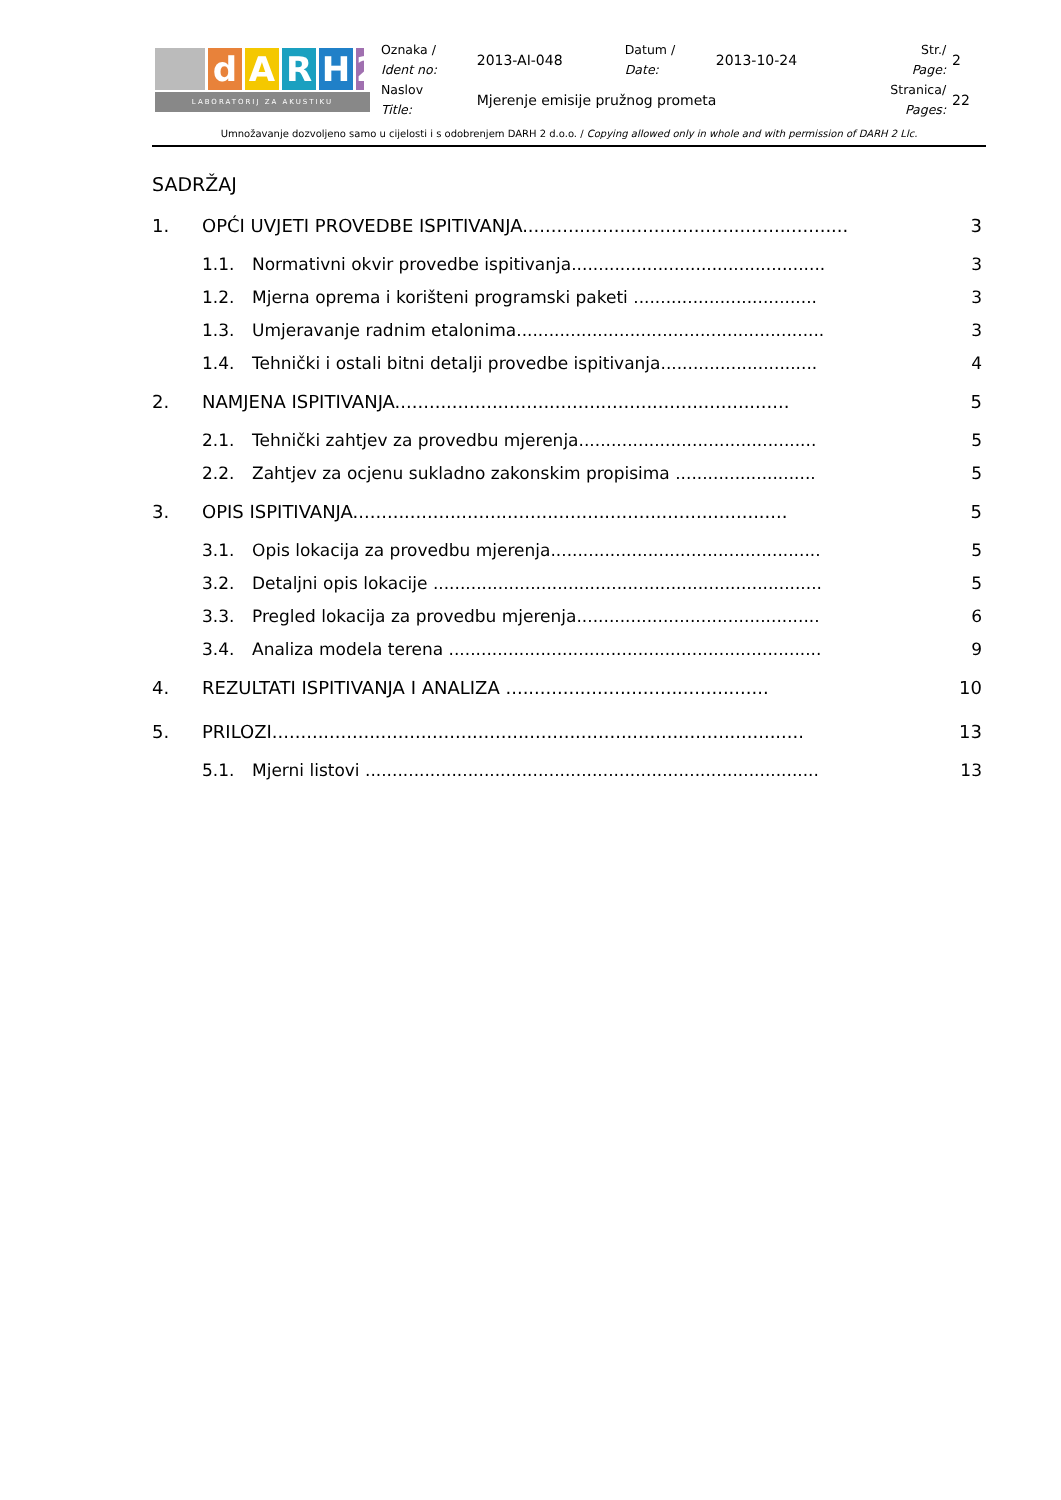| d A R H 2 LABORATORIJ ZA AKUSTIKU | Oznaka / Ident no: | 2013-AI-048 | Datum / Date: | 2013-10-24 | Str./ Page: | 2 |
| | Naslov Title: | Mjerenje emisije pružnog prometa | | | Stranica/ Pages: | 22 |
Umnožavanje dozvoljeno samo u cijelosti i s odobrenjem DARH 2 d.o.o. / Copying allowed only in whole and with permission of DARH 2 Llc.
SADRŽAJ
| 1. | OPĆI UVJETI PROVEDBE ISPITIVANJA......................................................... | | 3 |
| | 1.1. | Normativni okvir provedbe ispitivanja............................................... | 3 |
| | 1.2. | Mjerna oprema i korišteni programski paketi .................................. | 3 |
| | 1.3. | Umjeravanje radnim etalonima......................................................... | 3 |
| | 1.4. | Tehnički i ostali bitni detalji provedbe ispitivanja............................. | 4 |
| 2. | NAMJENA ISPITIVANJA..................................................................... | | 5 |
| | 2.1. | Tehnički zahtjev za provedbu mjerenja............................................ | 5 |
| | 2.2. | Zahtjev za ocjenu sukladno zakonskim propisima .......................... | 5 |
| 3. | OPIS ISPITIVANJA............................................................................ | | 5 |
| | 3.1. | Opis lokacija za provedbu mjerenja.................................................. | 5 |
| | 3.2. | Detaljni opis lokacije ........................................................................ | 5 |
| | 3.3. | Pregled lokacija za provedbu mjerenja............................................. | 6 |
| | 3.4. | Analiza modela terena ..................................................................... | 9 |
| 4. | REZULTATI ISPITIVANJA I ANALIZA .............................................. | | 10 |
| 5. | PRILOZI............................................................................................. | | 13 |
| | 5.1. | Mjerni listovi .................................................................................... | 13 |